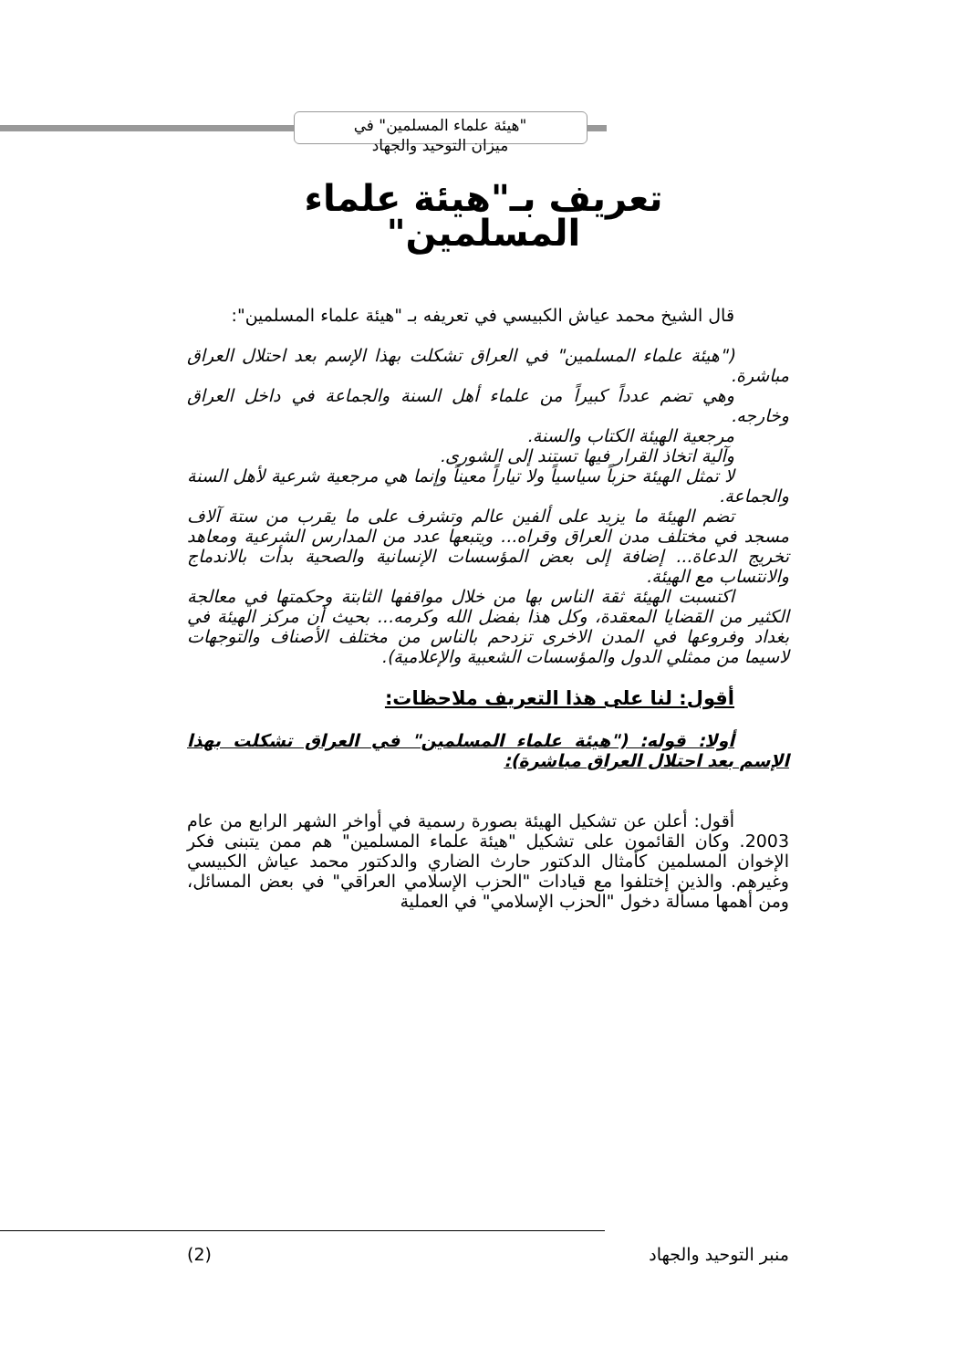"هيئة علماء المسلمين" في
ميزان التوحيد والجهاد
تعريف بـ"هيئة علماء
المسلمين"
قال الشيخ محمد عياش الكبيسي في تعريفه بـ "هيئة علماء المسلمين":
("هيئة علماء المسلمين" في العراق تشكلت بهذا الإسم بعد احتلال العراق مباشرة.
وهي تضم عدداً كبيراً من علماء أهل السنة والجماعة في داخل العراق وخارجه.
مرجعية الهيئة الكتاب والسنة.
وآلية اتخاذ القرار فيها تستند إلى الشورى.
لا تمثل الهيئة حزباً سياسياً ولا تياراً معيناً وإنما هي مرجعية شرعية لأهل السنة والجماعة.
تضم الهيئة ما يزيد على ألفين عالم وتشرف على ما يقرب من ستة آلاف مسجد في مختلف مدن العراق وقراه... ويتبعها عدد من المدارس الشرعية ومعاهد تخريج الدعاة... إضافة إلى بعض المؤسسات الإنسانية والصحية بدأت بالاندماج والانتساب مع الهيئة.
اكتسبت الهيئة ثقة الناس بها من خلال مواقفها الثابتة وحكمتها في معالجة الكثير من القضايا المعقدة، وكل هذا بفضل الله وكرمه... بحيث أن مركز الهيئة في بغداد وفروعها في المدن الاخرى تزدحم بالناس من مختلف الأصناف والتوجهات لاسيما من ممثلي الدول والمؤسسات الشعبية والإعلامية).
أقول: لنا على هذا التعريف ملاحظات:
أولا: قوله: ("هيئة علماء المسلمين" في العراق تشكلت بهذا الإسم بعد احتلال العراق مباشرة):
أقول: أعلن عن تشكيل الهيئة بصورة رسمية في أواخر الشهر الرابع من عام 2003. وكان القائمون على تشكيل "هيئة علماء المسلمين" هم ممن يتبنى فكر الإخوان المسلمين كأمثال الدكتور حارث الضاري والدكتور محمد عياش الكبيسي وغيرهم. والذين إختلفوا مع قيادات "الحزب الإسلامي العراقي" في بعض المسائل، ومن أهمها مسألة دخول "الحزب الإسلامي" في العملية
منبر التوحيد والجهاد (2)